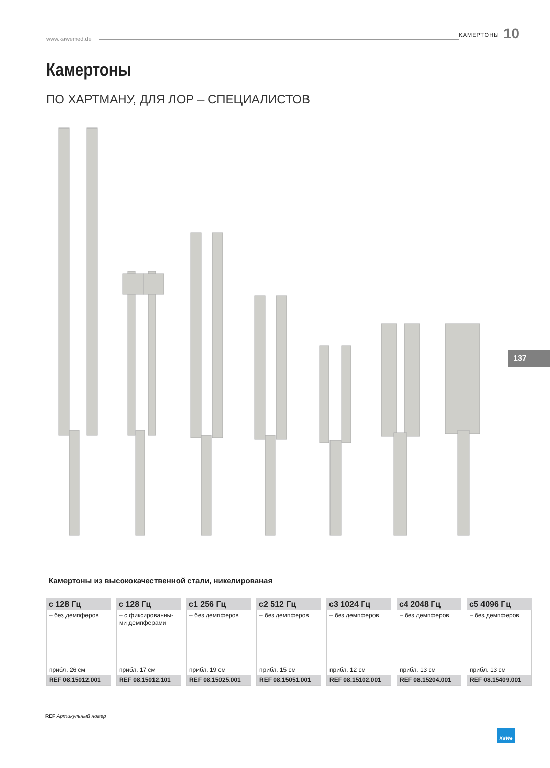www.kawemed.de КАМЕРТОНЫ 10
Камертоны
ПО ХАРТМАНУ, ДЛЯ ЛОР – СПЕЦИАЛИСТОВ
137
Камертоны из высококачественной стали, никелированая
| c 128 Гц | c 128 Гц | c1 256 Гц | c2 512 Гц | c3 1024 Гц | c4 2048 Гц | c5 4096 Гц |
| --- | --- | --- | --- | --- | --- | --- |
| – без демпферов | – с фиксированны-ми демпферами | – без демпферов | – без демпферов | – без демпферов | – без демпферов | – без демпферов |
| прибл. 26 см | прибл. 17 см | прибл. 19 см | прибл. 15 см | прибл. 12 см | прибл. 13 см | прибл. 13 см |
| REF 08.15012.001 | REF 08.15012.101 | REF 08.15025.001 | REF 08.15051.001 | REF 08.15102.001 | REF 08.15204.001 | REF 08.15409.001 |
REF Артикульный номер
KaWe